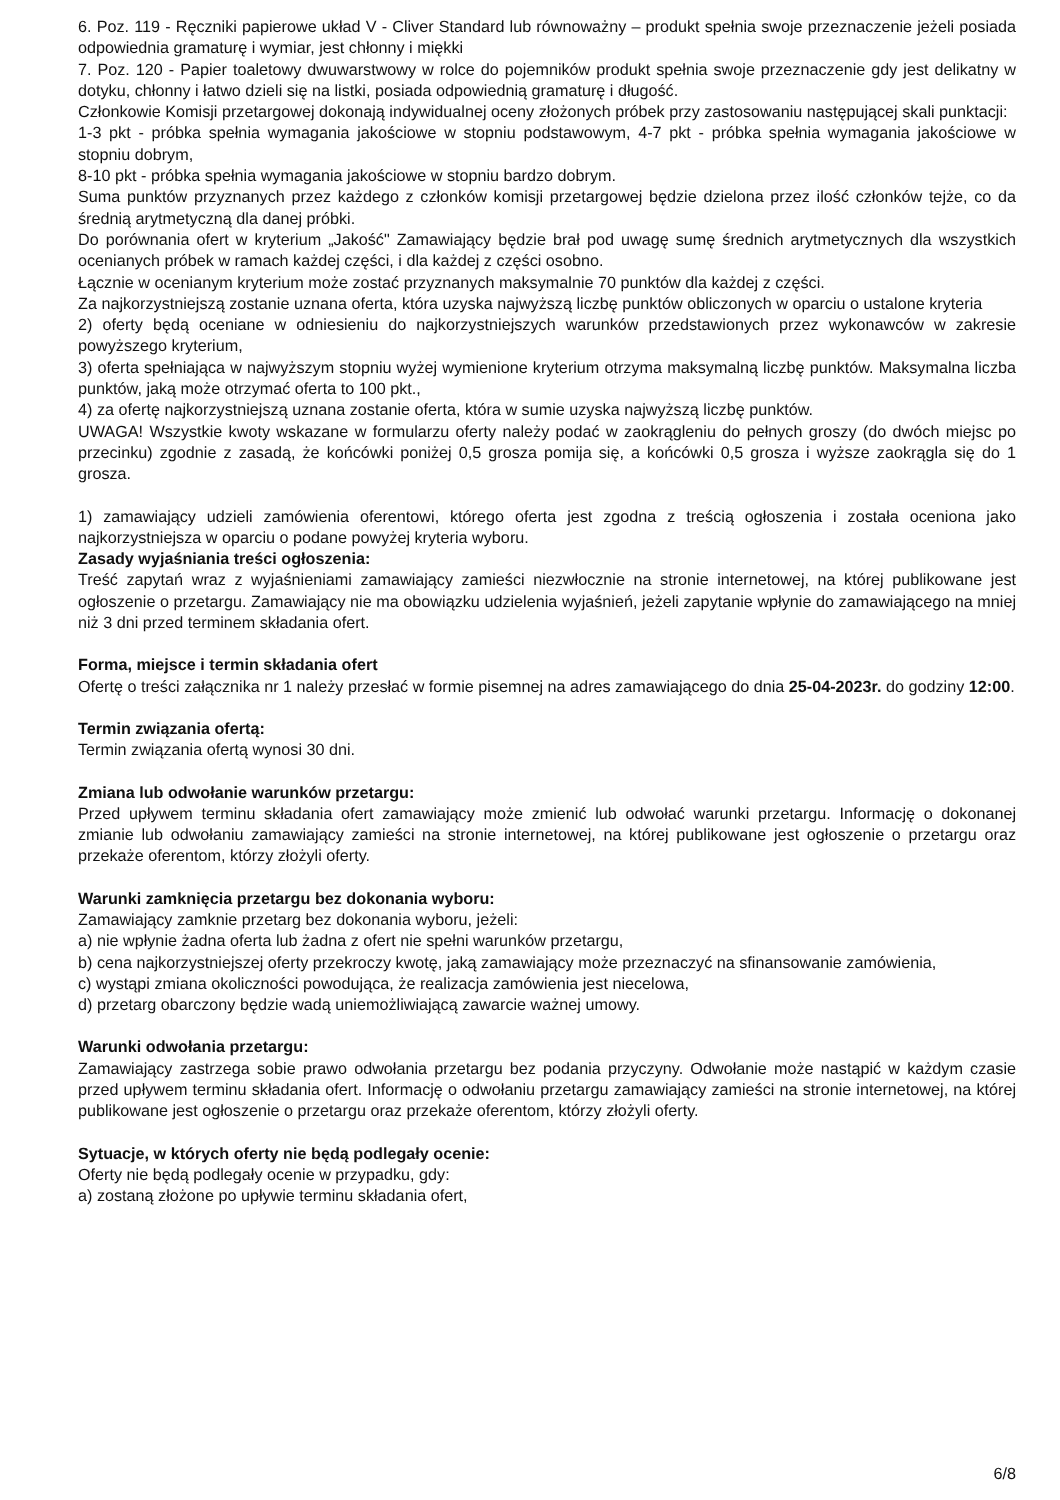6. Poz. 119 - Ręczniki papierowe układ V - Cliver Standard lub równoważny – produkt spełnia swoje przeznaczenie jeżeli posiada odpowiednia gramaturę i wymiar, jest chłonny i miękki
7. Poz. 120 - Papier toaletowy dwuwarstwowy w rolce do pojemników produkt spełnia swoje przeznaczenie gdy jest delikatny w dotyku, chłonny i łatwo dzieli się na listki, posiada odpowiednią gramaturę i długość.
Członkowie Komisji przetargowej dokonają indywidualnej oceny złożonych próbek przy zastosowaniu następującej skali punktacji:
1-3 pkt - próbka spełnia wymagania jakościowe w stopniu podstawowym, 4-7 pkt - próbka spełnia wymagania jakościowe w stopniu dobrym,
8-10 pkt - próbka spełnia wymagania jakościowe w stopniu bardzo dobrym.
Suma punktów przyznanych przez każdego z członków komisji przetargowej będzie dzielona przez ilość członków tejże, co da średnią arytmetyczną dla danej próbki.
Do porównania ofert w kryterium „Jakość" Zamawiający będzie brał pod uwagę sumę średnich arytmetycznych dla wszystkich ocenianych próbek w ramach każdej części, i dla każdej z części osobno.
Łącznie w ocenianym kryterium może zostać przyznanych maksymalnie 70 punktów dla każdej z części.
Za najkorzystniejszą zostanie uznana oferta, która uzyska najwyższą liczbę punktów obliczonych w oparciu o ustalone kryteria
2) oferty będą oceniane w odniesieniu do najkorzystniejszych warunków przedstawionych przez wykonawców w zakresie powyższego kryterium,
3) oferta spełniająca w najwyższym stopniu wyżej wymienione kryterium otrzyma maksymalną liczbę punktów. Maksymalna liczba punktów, jaką może otrzymać oferta to 100 pkt.,
4) za ofertę najkorzystniejszą uznana zostanie oferta, która w sumie uzyska najwyższą liczbę punktów.
UWAGA! Wszystkie kwoty wskazane w formularzu oferty należy podać w zaokrągleniu do pełnych groszy (do dwóch miejsc po przecinku) zgodnie z zasadą, że końcówki poniżej 0,5 grosza pomija się, a końcówki 0,5 grosza i wyższe zaokrągla się do 1 grosza.
1) zamawiający udzieli zamówienia oferentowi, którego oferta jest zgodna z treścią ogłoszenia i została oceniona jako najkorzystniejsza w oparciu o podane powyżej kryteria wyboru.
Zasady wyjaśniania treści ogłoszenia:
Treść zapytań wraz z wyjaśnieniami zamawiający zamieści niezwłocznie na stronie internetowej, na której publikowane jest ogłoszenie o przetargu. Zamawiający nie ma obowiązku udzielenia wyjaśnień, jeżeli zapytanie wpłynie do zamawiającego na mniej niż 3 dni przed terminem składania ofert.
Forma, miejsce i termin składania ofert
Ofertę o treści załącznika nr 1 należy przesłać w formie pisemnej na adres zamawiającego do dnia 25-04-2023r. do godziny 12:00.
Termin związania ofertą:
Termin związania ofertą wynosi 30 dni.
Zmiana lub odwołanie warunków przetargu:
Przed upływem terminu składania ofert zamawiający może zmienić lub odwołać warunki przetargu. Informację o dokonanej zmianie lub odwołaniu zamawiający zamieści na stronie internetowej, na której publikowane jest ogłoszenie o przetargu oraz przekaże oferentom, którzy złożyli oferty.
Warunki zamknięcia przetargu bez dokonania wyboru:
Zamawiający zamknie przetarg bez dokonania wyboru, jeżeli:
a) nie wpłynie żadna oferta lub żadna z ofert nie spełni warunków przetargu,
b) cena najkorzystniejszej oferty przekroczy kwotę, jaką zamawiający może przeznaczyć na sfinansowanie zamówienia,
c) wystąpi zmiana okoliczności powodująca, że realizacja zamówienia jest niecelowa,
d) przetarg obarczony będzie wadą uniemożliwiającą zawarcie ważnej umowy.
Warunki odwołania przetargu:
Zamawiający zastrzega sobie prawo odwołania przetargu bez podania przyczyny. Odwołanie może nastąpić w każdym czasie przed upływem terminu składania ofert. Informację o odwołaniu przetargu zamawiający zamieści na stronie internetowej, na której publikowane jest ogłoszenie o przetargu oraz przekaże oferentom, którzy złożyli oferty.
Sytuacje, w których oferty nie będą podlegały ocenie:
Oferty nie będą podlegały ocenie w przypadku, gdy:
a) zostaną złożone po upływie terminu składania ofert,
6/8